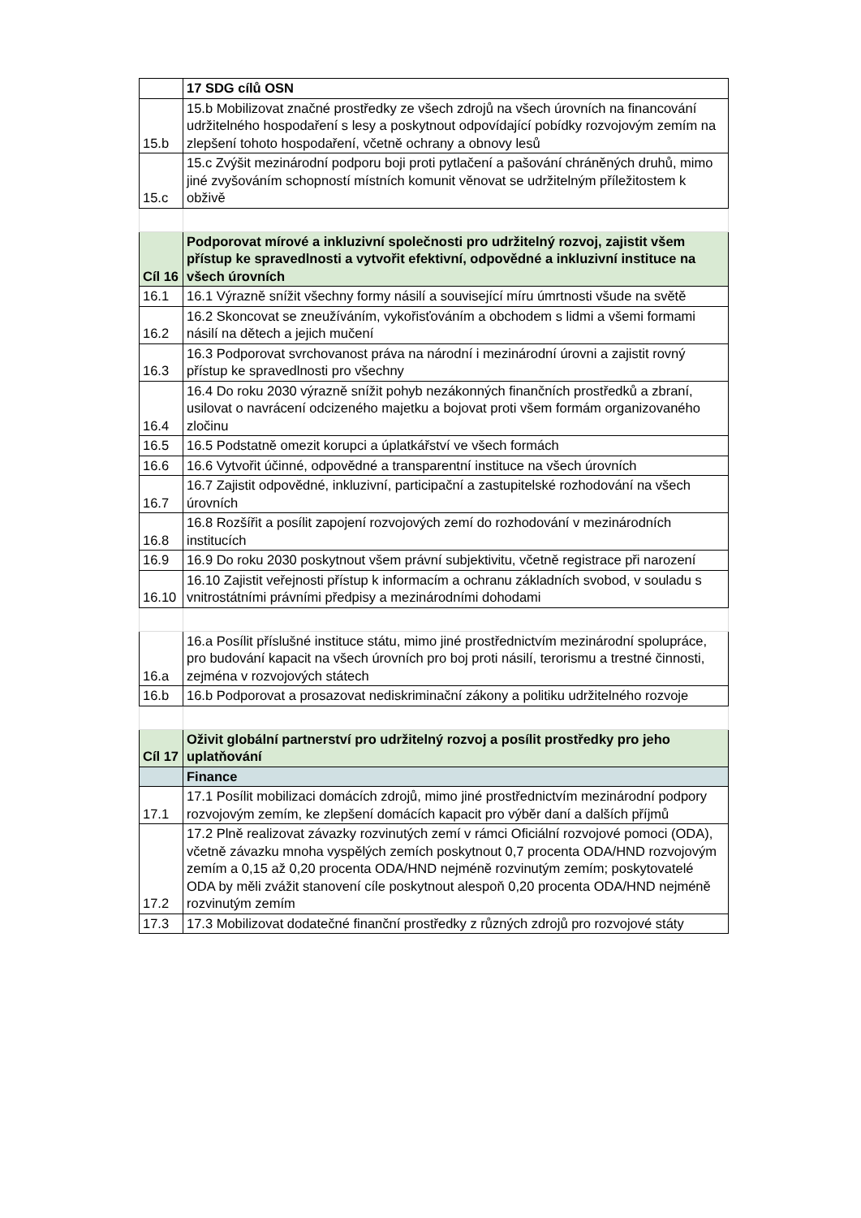| | 17 SDG cílů OSN |
| 15.b | 15.b Mobilizovat značné prostředky ze všech zdrojů na všech úrovních na financování udržitelného hospodaření s lesy a poskytnout odpovídající pobídky rozvojovým zemím na zlepšení tohoto hospodaření, včetně ochrany a obnovy lesů |
| 15.c | 15.c Zvýšit mezinárodní podporu boji proti pytlačení a pašování chráněných druhů, mimo jiné zvyšováním schopností místních komunit věnovat se udržitelným příležitostem k obživě |
| Cíl 16 | Podporovat mírové a inkluzivní společnosti pro udržitelný rozvoj, zajistit všem přístup ke spravedlnosti a vytvořit efektivní, odpovědné a inkluzivní instituce na všech úrovních |
| 16.1 | 16.1 Výrazně snížit všechny formy násilí a související míru úmrtnosti všude na světě |
| 16.2 | 16.2 Skoncovat se zneužíváním, vykořisťováním a obchodem s lidmi a všemi formami násilí na dětech a jejich mučení |
| 16.3 | 16.3 Podporovat svrchovanost práva na národní i mezinárodní úrovni a zajistit rovný přístup ke spravedlnosti pro všechny |
| 16.4 | 16.4 Do roku 2030 výrazně snížit pohyb nezákonných finančních prostředků a zbraní, usilovat o navrácení odcizeného majetku a bojovat proti všem formám organizovaného zločinu |
| 16.5 | 16.5 Podstatně omezit korupci a úplatkářství ve všech formách |
| 16.6 | 16.6 Vytvořit účinné, odpovědné a transparentní instituce na všech úrovních |
| 16.7 | 16.7 Zajistit odpovědné, inkluzivní, participační a zastupitelské rozhodování na všech úrovních |
| 16.8 | 16.8 Rozšířit a posílit zapojení rozvojových zemí do rozhodování v mezinárodních institucích |
| 16.9 | 16.9 Do roku 2030 poskytnout všem právní subjektivitu, včetně registrace při narození |
| 16.10 | 16.10 Zajistit veřejnosti přístup k informacím a ochranu základních svobod, v souladu s vnitrostátními právními předpisy a mezinárodními dohodami |
| 16.a | 16.a Posílit příslušné instituce státu, mimo jiné prostřednictvím mezinárodní spolupráce, pro budování kapacit na všech úrovních pro boj proti násilí, terorismu a trestné činnosti, zejména v rozvojových státech |
| 16.b | 16.b Podporovat a prosazovat nediskriminační zákony a politiku udržitelného rozvoje |
| Cíl 17 | Oživit globální partnerství pro udržitelný rozvoj a posílit prostředky pro jeho uplatňování |
| | Finance |
| 17.1 | 17.1 Posílit mobilizaci domácích zdrojů, mimo jiné prostřednictvím mezinárodní podpory rozvojovým zemím, ke zlepšení domácích kapacit pro výběr daní a dalších příjmů |
| 17.2 | 17.2 Plně realizovat závazky rozvinutých zemí v rámci Oficiální rozvojové pomoci (ODA), včetně závazku mnoha vyspělých zemích poskytnout 0,7 procenta ODA/HND rozvojovým zemím a 0,15 až 0,20 procenta ODA/HND nejméně rozvinutým zemím; poskytovatelé ODA by měli zvážit stanovení cíle poskytnout alespoň 0,20 procenta ODA/HND nejméně rozvinutým zemím |
| 17.3 | 17.3 Mobilizovat dodatečné finanční prostředky z různých zdrojů pro rozvojové státy |